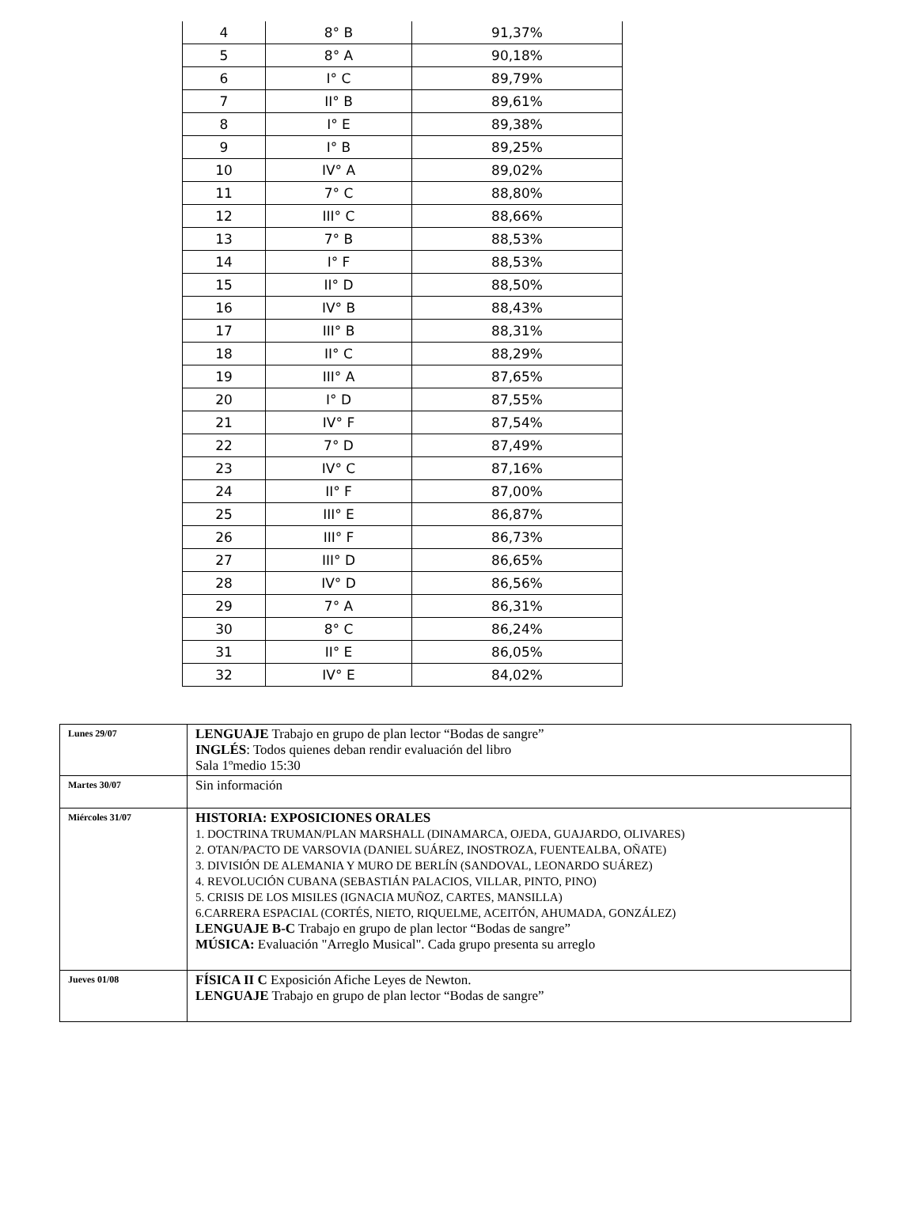| 4 | 8° B | 91,37% |
| 5 | 8° A | 90,18% |
| 6 | I° C | 89,79% |
| 7 | II° B | 89,61% |
| 8 | I° E | 89,38% |
| 9 | I° B | 89,25% |
| 10 | IV° A | 89,02% |
| 11 | 7° C | 88,80% |
| 12 | III° C | 88,66% |
| 13 | 7° B | 88,53% |
| 14 | I° F | 88,53% |
| 15 | II° D | 88,50% |
| 16 | IV° B | 88,43% |
| 17 | III° B | 88,31% |
| 18 | II° C | 88,29% |
| 19 | III° A | 87,65% |
| 20 | I° D | 87,55% |
| 21 | IV° F | 87,54% |
| 22 | 7° D | 87,49% |
| 23 | IV° C | 87,16% |
| 24 | II° F | 87,00% |
| 25 | III° E | 86,87% |
| 26 | III° F | 86,73% |
| 27 | III° D | 86,65% |
| 28 | IV° D | 86,56% |
| 29 | 7° A | 86,31% |
| 30 | 8° C | 86,24% |
| 31 | II° E | 86,05% |
| 32 | IV° E | 84,02% |
| Lunes 29/07 | LENGUAJE Trabajo en grupo de plan lector “Bodas de sangre” INGLÉS : Todos quienes deban rendir evaluación del libro Sala 1ºmedio 15:30 |
| Martes 30/07 | Sin información |
| Miércoles 31/07 | HISTORIA: EXPOSICIONES ORALES 1. DOCTRINA TRUMAN/PLAN MARSHALL (DINAMARCA, OJEDA, GUAJARDO, OLIVARES) 2. OTAN/PACTO DE VARSOVIA (DANIEL SUÁREZ, INOSTROZA, FUENTEALBA, OÑATE) 3. DIVISIÓN DE ALEMANIA Y MURO DE BERLÍN (SANDOVAL, LEONARDO SUÁREZ) 4. REVOLUCIÓN CUBANA (SEBASTIÁN PALACIOS, VILLAR, PINTO, PINO) 5. CRISIS DE LOS MISILES (IGNACIA MUÑOZ, CARTES, MANSILLA) 6.CARRERA ESPACIAL (CORTÉS, NIETO, RIQUELME, ACEITÓN, AHUMADA, GONZÁLEZ) LENGUAJE B-C Trabajo en grupo de plan lector “Bodas de sangre” MÚSICA: Evaluación "Arreglo Musical". Cada grupo presenta su arreglo |
| Jueves 01/08 | FÍSICA II C Exposición Afiche Leyes de Newton. LENGUAJE Trabajo en grupo de plan lector “Bodas de sangre” |